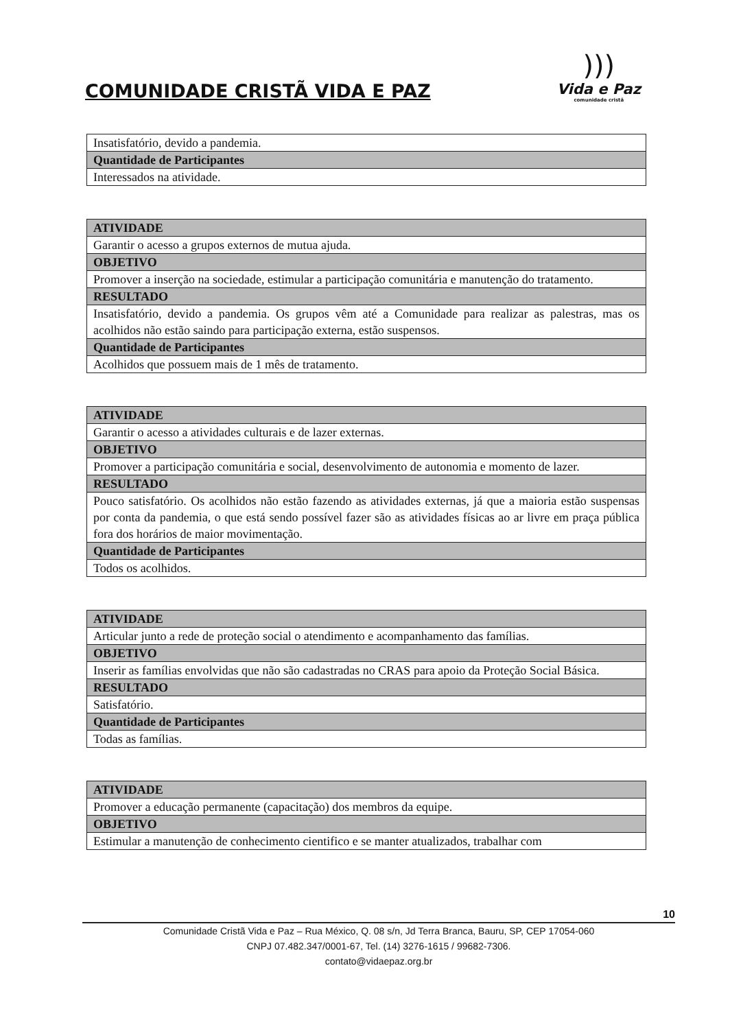COMUNIDADE CRISTÃ VIDA E PAZ
)))
Vida e Paz
comunidade cristã
| Insatisfatório, devido a pandemia. |
| Quantidade de Participantes |
| Interessados na atividade. |
| ATIVIDADE |
| --- |
| Garantir o acesso a grupos externos de mutua ajuda. |
| OBJETIVO |
| Promover a inserção na sociedade, estimular a participação comunitária e manutenção do tratamento. |
| RESULTADO |
| Insatisfatório, devido a pandemia. Os grupos vêm até a Comunidade para realizar as palestras, mas os acolhidos não estão saindo para participação externa, estão suspensos. |
| Quantidade de Participantes |
| Acolhidos que possuem mais de 1 mês de tratamento. |
| ATIVIDADE |
| --- |
| Garantir o acesso a atividades culturais e de lazer externas. |
| OBJETIVO |
| Promover a participação comunitária e social, desenvolvimento de autonomia e momento de lazer. |
| RESULTADO |
| Pouco satisfatório. Os acolhidos não estão fazendo as atividades externas, já que a maioria estão suspensas por conta da pandemia, o que está sendo possível fazer são as atividades físicas ao ar livre em praça pública fora dos horários de maior movimentação. |
| Quantidade de Participantes |
| Todos os acolhidos. |
| ATIVIDADE |
| --- |
| Articular junto a rede de proteção social o atendimento e acompanhamento das famílias. |
| OBJETIVO |
| Inserir as famílias envolvidas que não são cadastradas no CRAS para apoio da Proteção Social Básica. |
| RESULTADO |
| Satisfatório. |
| Quantidade de Participantes |
| Todas as famílias. |
| ATIVIDADE |
| --- |
| Promover a educação permanente (capacitação) dos membros da equipe. |
| OBJETIVO |
| Estimular a manutenção de conhecimento cientifico e se manter atualizados, trabalhar com |
10
Comunidade Cristã Vida e Paz – Rua México, Q. 08 s/n, Jd Terra Branca, Bauru, SP, CEP 17054-060
CNPJ 07.482.347/0001-67, Tel. (14) 3276-1615 / 99682-7306.
contato@vidaepaz.org.br